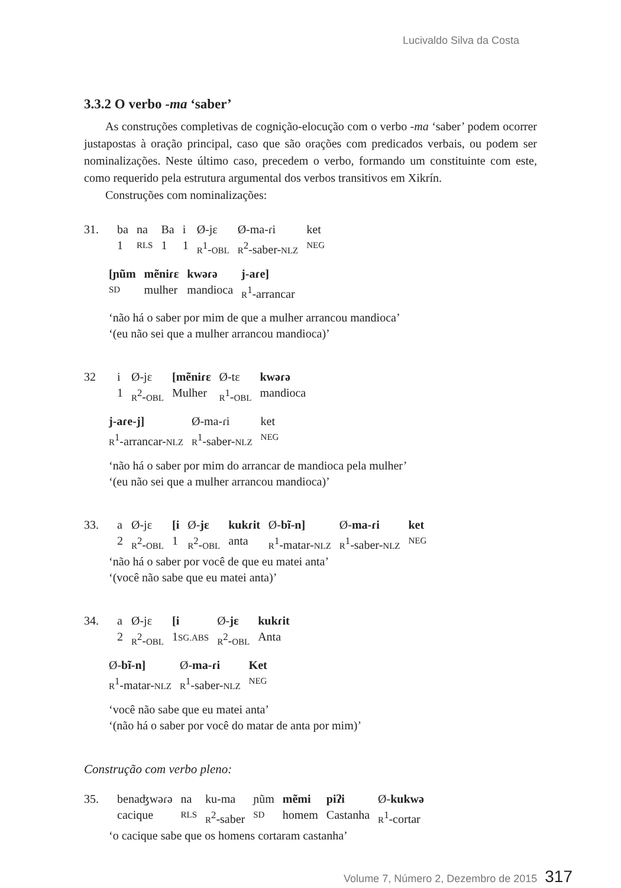Lucivaldo Silva da Costa
3.3.2 O verbo -ma ‘saber’
As construções completivas de cognição-elocução com o verbo -ma ‘saber’ podem ocorrer justapostas à oração principal, caso que são orações com predicados verbais, ou podem ser nominalizações. Neste último caso, precedem o verbo, formando um constituinte com este, como requerido pela estrutura argumental dos verbos transitivos em Xikrín.
Construções com nominalizações:
| 31. | ba | na | Ba | i | Ø-jɛ | Ø-ma-ɾi | ket |
| | 1 | RLS | 1 | 1 | R<sup>1</sup>- OBL | R<sup>2</sup>-saber- NLZ | NEG |
| [ɲũm | mẽniɾɛ | kwəɾə | j-aɾe] |
| SD | mulher | mandioca | R<sup>1</sup>-arrancar |
‘não há o saber por mim de que a mulher arrancou mandioca’
‘(eu não sei que a mulher arrancou mandioca)’
| 32 | i | Ø-jɛ | [mẽniɾɛ | Ø-tɛ | kwəɾə |
| | 1 | R<sup>2</sup>- OBL | Mulher | R<sup>1</sup>- OBL | mandioca |
| j-aɾe-j] | Ø-ma-ɾi | ket |
| R<sup>1</sup>-arrancar- NLZ | R<sup>1</sup>-saber- NLZ | NEG |
‘não há o saber por mim do arrancar de mandioca pela mulher’
‘(eu não sei que a mulher arrancou mandioca)’
| 33. | a | Ø-jɛ | [i | Ø- jɛ | kukɾit | Ø- bĩ-n] | Ø- ma-ɾi | ket |
| | 2 | R<sup>2</sup>- OBL | 1 | R<sup>2</sup>- OBL | anta | R<sup>1</sup>-matar- NLZ | R<sup>1</sup>-saber- NLZ | NEG |
‘não há o saber por você de que eu matei anta’
‘(você não sabe que eu matei anta)’
| 34. | a | Ø-jɛ | [i | Ø- jɛ | kukɾit |
| | 2 | R<sup>2</sup>- OBL | 1 SG.ABS | R<sup>2</sup>- OBL | Anta |
| Ø- bĩ-n] | Ø- ma-ɾi | Ket |
| R<sup>1</sup>-matar- NLZ | R<sup>1</sup>-saber- NLZ | NEG |
‘você não sabe que eu matei anta’
‘(não há o saber por você do matar de anta por mim)’
Construção com verbo pleno:
| 35. | benaʤwəɾə | na | ku-ma | ɲũm | mẽmi | piʔi | Ø- kukwə |
| | cacique | RLS | R<sup>2</sup>-saber | SD | homem | Castanha | R<sup>1</sup>-cortar |
‘o cacique sabe que os homens cortaram castanha’
Volume 7, Número 2, Dezembro de 2015 317